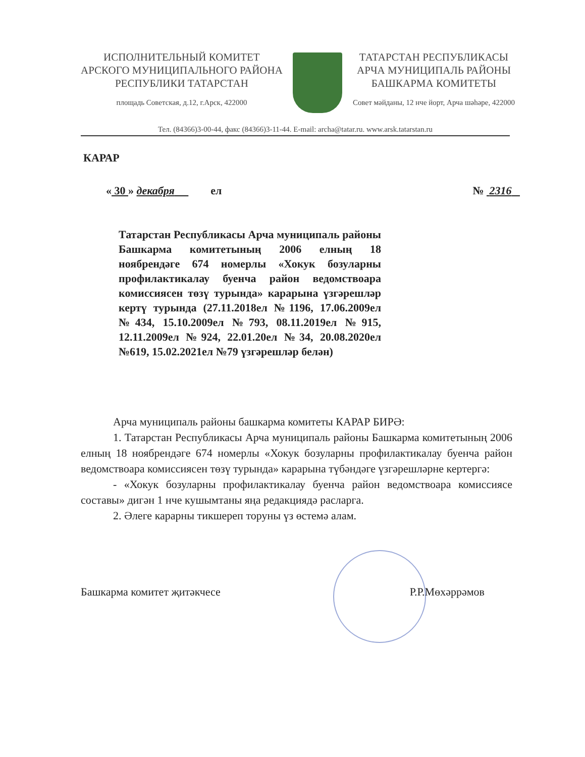ИСПОЛНИТЕЛЬНЫЙ КОМИТЕТ
АРСКОГО МУНИЦИПАЛЬНОГО РАЙОНА
РЕСПУБЛИКИ ТАТАРСТАН
площадь Советская, д.12, г.Арск, 422000
ТАТАРСТАН РЕСПУБЛИКАСЫ
АРЧА МУНИЦИПАЛЬ РАЙОНЫ
БАШКАРМА КОМИТЕТЫ
Совет мәйданы, 12 нче йорт, Арча шәһәре, 422000
Тел. (84366)3-00-44, факс (84366)3-11-44. E-mail: archa@tatar.ru. www.arsk.tatarstan.ru
КАРАР
« 30 » декабря ел № 2316
Татарстан Республикасы Арча муниципаль районы Башкарма комитетының 2006 елның 18 ноябрендәге 674 номерлы «Хокук бозуларны профилактикалау буенча район ведомствоара комиссиясен төзү турында» карарына үзгәрешләр кертү турында (27.11.2018ел №1196, 17.06.2009ел №434, 15.10.2009ел №793, 08.11.2019ел №915, 12.11.2009ел №924, 22.01.20ел №34, 20.08.2020ел №619, 15.02.2021ел №79 үзгәрешләр белән)
Арча муниципаль районы башкарма комитеты КАРАР БИРӘ:
1. Татарстан Республикасы Арча муниципаль районы Башкарма комитетының 2006 елның 18 ноябрендәге 674 номерлы «Хокук бозуларны профилактикалау буенча район ведомствоара комиссиясен төзү турында» карарына түбәндәге үзгәрешләрне кертергә:
- «Хокук бозуларны профилактикалау буенча район ведомствоара комиссиясе составы» дигән 1 нче кушымтаны яңа редакциядә расларга.
2. Әлеге карарны тикшереп торуны үз өстемә алам.
Башкарма комитет җитәкчесе Р.Р.Мөхәррәмов